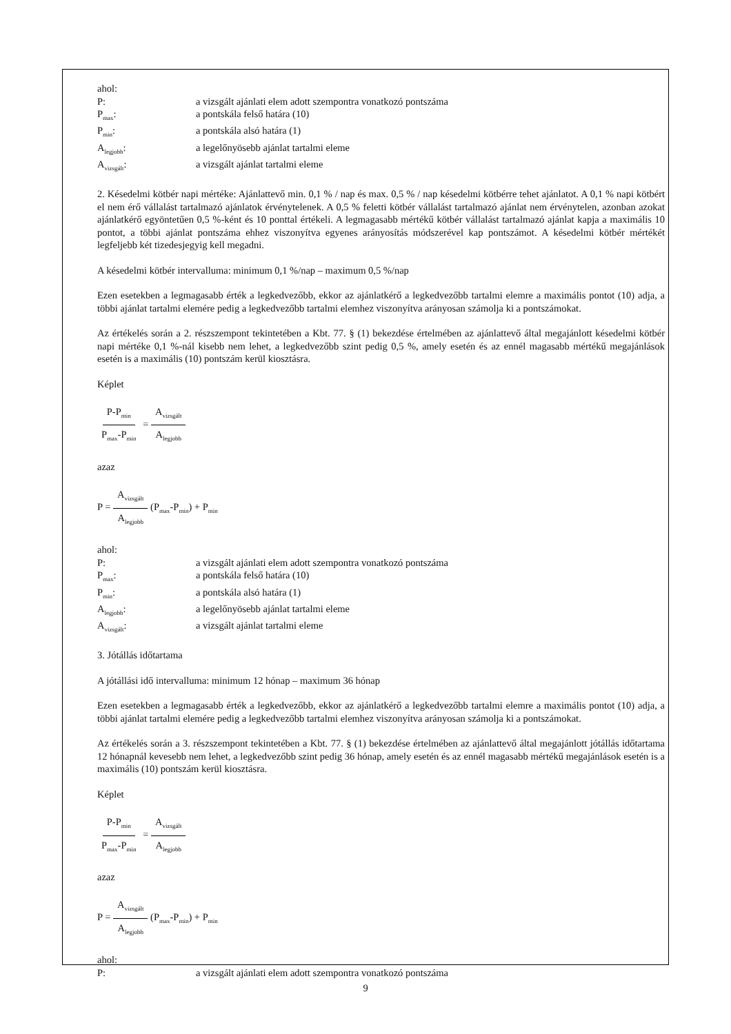ahol:
P:
a vizsgált ajánlati elem adott szempontra vonatkozó pontszáma
P<sub>max</sub>:
a pontskála felső határa (10)
P<sub>min</sub>:
a pontskála alsó határa (1)
A<sub>legjobb</sub>:
a legelőnyösebb ajánlat tartalmi eleme
A<sub>vizsgált</sub>:
a vizsgált ajánlat tartalmi eleme
2. Késedelmi kötbér napi mértéke: Ajánlattevő min. 0,1 % / nap és max. 0,5 % / nap késedelmi kötbérre tehet ajánlatot. A 0,1 % napi kötbért el nem érő vállalást tartalmazó ajánlatok érvénytelenek. A 0,5 % feletti kötbér vállalást tartalmazó ajánlat nem érvénytelen, azonban azokat ajánlatkérő egyöntetűen 0,5 %-ként és 10 ponttal értékeli. A legmagasabb mértékű kötbér vállalást tartalmazó ajánlat kapja a maximális 10 pontot, a többi ajánlat pontszáma ehhez viszonyítva egyenes arányosítás módszerével kap pontszámot. A késedelmi kötbér mértékét legfeljebb két tizedesjegyig kell megadni.
A késedelmi kötbér intervalluma: minimum 0,1 %/nap – maximum 0,5 %/nap
Ezen esetekben a legmagasabb érték a legkedvezőbb, ekkor az ajánlatkérő a legkedvezőbb tartalmi elemre a maximális pontot (10) adja, a többi ajánlat tartalmi elemére pedig a legkedvezőbb tartalmi elemhez viszonyítva arányosan számolja ki a pontszámokat.
Az értékelés során a 2. részszempont tekintetében a Kbt. 77. § (1) bekezdése értelmében az ajánlattevő által megajánlott késedelmi kötbér napi mértéke 0,1 %-nál kisebb nem lehet, a legkedvezőbb szint pedig 0,5 %, amely esetén és az ennél magasabb mértékű megajánlások esetén is a maximális (10) pontszám kerül kiosztásra.
Képlet
P-P<sub>min</sub> P<sub>max</sub>-P<sub>min</sub> = A<sub>vizsgált</sub> A<sub>legjobb</sub>
azaz
P = A<sub>vizsgált</sub> A<sub>legjobb</sub> (P<sub>max</sub>-P<sub>min</sub>) + P<sub>min</sub>
ahol:
P:
a vizsgált ajánlati elem adott szempontra vonatkozó pontszáma
P<sub>max</sub>:
a pontskála felső határa (10)
P<sub>min</sub>:
a pontskála alsó határa (1)
A<sub>legjobb</sub>:
a legelőnyösebb ajánlat tartalmi eleme
A<sub>vizsgált</sub>:
a vizsgált ajánlat tartalmi eleme
3. Jótállás időtartama
A jótállási idő intervalluma: minimum 12 hónap – maximum 36 hónap
Ezen esetekben a legmagasabb érték a legkedvezőbb, ekkor az ajánlatkérő a legkedvezőbb tartalmi elemre a maximális pontot (10) adja, a többi ajánlat tartalmi elemére pedig a legkedvezőbb tartalmi elemhez viszonyítva arányosan számolja ki a pontszámokat.
Az értékelés során a 3. részszempont tekintetében a Kbt. 77. § (1) bekezdése értelmében az ajánlattevő által megajánlott jótállás időtartama 12 hónapnál kevesebb nem lehet, a legkedvezőbb szint pedig 36 hónap, amely esetén és az ennél magasabb mértékű megajánlások esetén is a maximális (10) pontszám kerül kiosztásra.
Képlet
P-P<sub>min</sub> P<sub>max</sub>-P<sub>min</sub> = A<sub>vizsgált</sub> A<sub>legjobb</sub>
azaz
P = A<sub>vizsgált</sub> A<sub>legjobb</sub> (P<sub>max</sub>-P<sub>min</sub>) + P<sub>min</sub>
ahol:
P:
a vizsgált ajánlati elem adott szempontra vonatkozó pontszáma
9